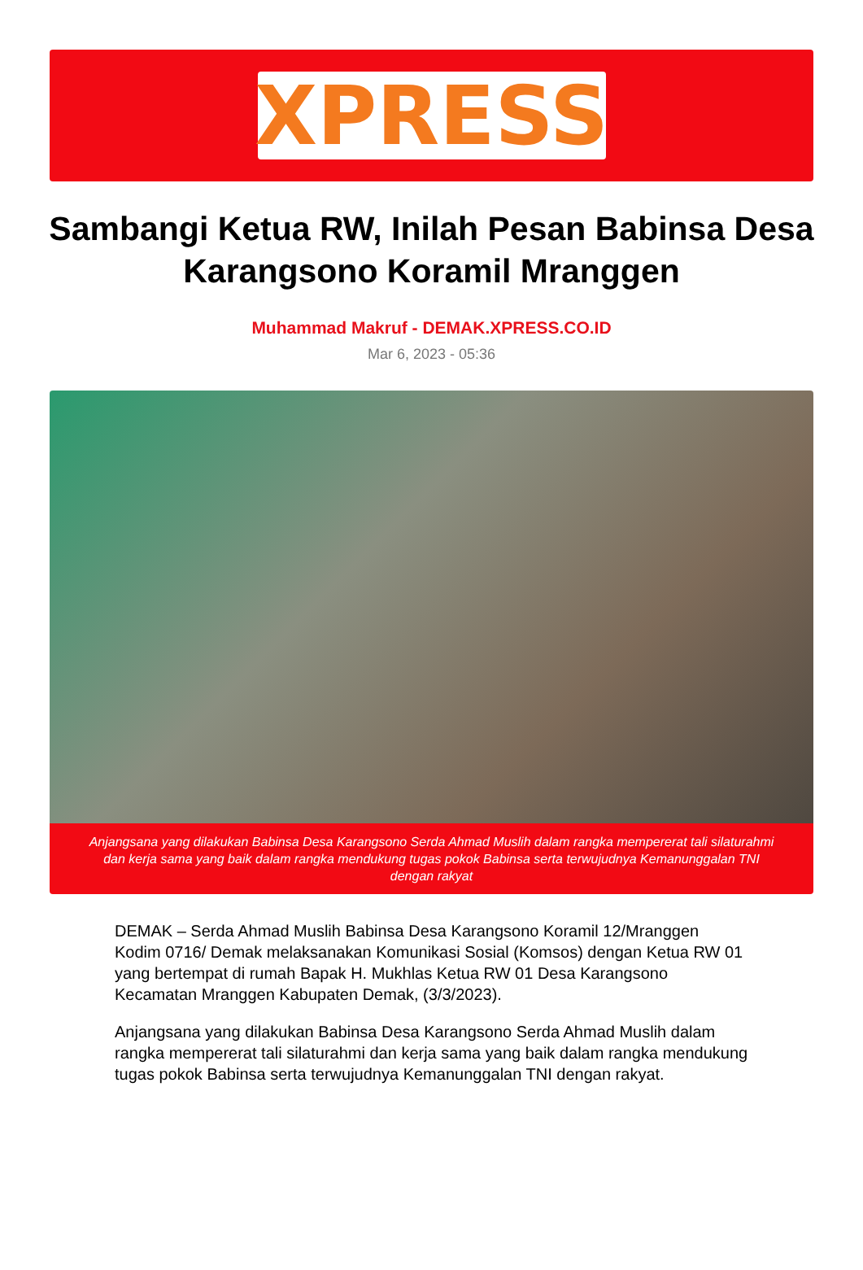XPRESS
Sambangi Ketua RW, Inilah Pesan Babinsa Desa Karangsono Koramil Mranggen
Muhammad Makruf - DEMAK.XPRESS.CO.ID
Mar 6, 2023 - 05:36
Anjangsana yang dilakukan Babinsa Desa Karangsono Serda Ahmad Muslih dalam rangka mempererat tali silaturahmi dan kerja sama yang baik dalam rangka mendukung tugas pokok Babinsa serta terwujudnya Kemanunggalan TNI dengan rakyat
DEMAK – Serda Ahmad Muslih Babinsa Desa Karangsono Koramil 12/Mranggen Kodim 0716/ Demak melaksanakan Komunikasi Sosial (Komsos) dengan Ketua RW 01 yang bertempat di rumah Bapak H. Mukhlas Ketua RW 01 Desa Karangsono Kecamatan Mranggen Kabupaten Demak, (3/3/2023).
Anjangsana yang dilakukan Babinsa Desa Karangsono Serda Ahmad Muslih dalam rangka mempererat tali silaturahmi dan kerja sama yang baik dalam rangka mendukung tugas pokok Babinsa serta terwujudnya Kemanunggalan TNI dengan rakyat.